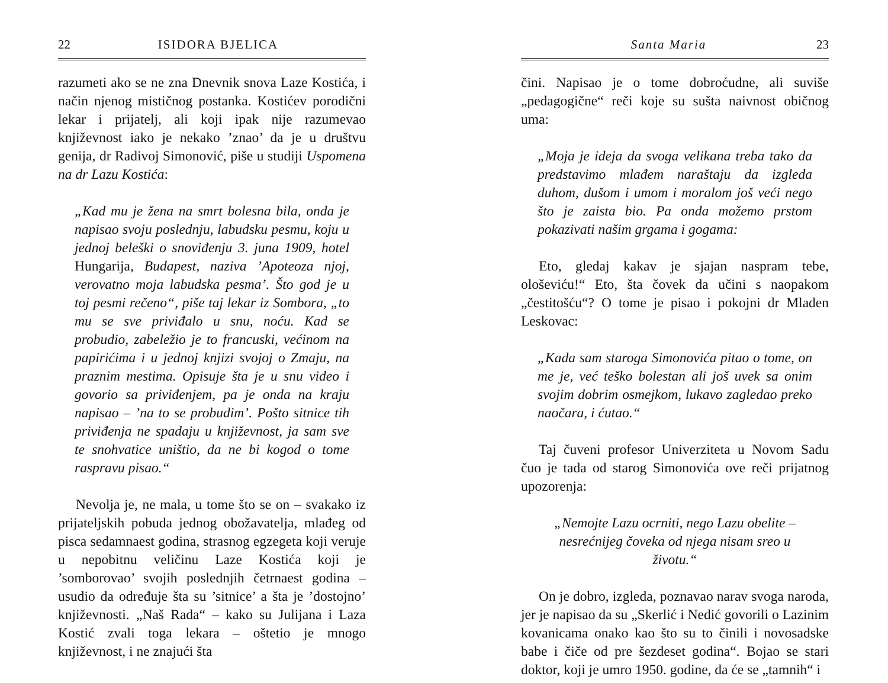22 ISIDORA BJELICA
razumeti ako se ne zna Dnevnik snova Laze Kostića, i način njenog mističnog postanka. Kostićev porodični lekar i prijatelj, ali koji ipak nije razumevao književnost iako je nekako ’znao’ da je u društvu genija, dr Radivoj Simonović, piše u studiji Uspomena na dr Lazu Kostića:
„Kad mu je žena na smrt bolesna bila, onda je napisao svoju poslednju, labudsku pesmu, koju u jednoj beleški o snoviđenju 3. juna 1909, hotel Hungarija, Budapest, naziva ’Apoteoza njoj, verovatno moja labudska pesma’. Što god je u toj pesmi rečeno“, piše taj lekar iz Sombora, „to mu se sve priviđalo u snu, noću. Kad se probudio, zabeležio je to francuski, većinom na papirićima i u jednoj knjizi svojoj o Zmaju, na praznim mestima. Opisuje šta je u snu video i govorio sa priviđenjem, pa je onda na kraju napisao – ’na to se probudim’. Pošto sitnice tih priviđenja ne spadaju u književnost, ja sam sve te snohvatice uništio, da ne bi kogod o tome raspravu pisao.“
Nevolja je, ne mala, u tome što se on – svakako iz prijateljskih pobuda jednog obožavatelja, mlađeg od pisca sedamnaest godina, strasnog egzegeta koji veruje u nepobitnu veličinu Laze Kostića koji je ’somborovao’ svojih poslednjih četrnaest godina – usudio da određuje šta su ’sitnice’ a šta je ’dostojno’ književnosti. „Naš Rada“ – kako su Julijana i Laza Kostić zvali toga lekara – oštetio je mnogo književnost, i ne znajući šta
Santa Maria 23
čini. Napisao je o tome dobroćudne, ali suviše „pedagogične“ reči koje su sušta naivnost običnog uma:
„Moja je ideja da svoga velikana treba tako da predstavimo mlađem naraštaju da izgleda duhom, dušom i umom i moralom još veći nego što je zaista bio. Pa onda možemo prstom pokazivati našim grgama i gogama:
Eto, gledaj kakav je sjajan naspram tebe, ološeviću!“ Eto, šta čovek da učini s naopakom „čestitošću“? O tome je pisao i pokojni dr Mladen Leskovac:
„Kada sam staroga Simonovića pitao o tome, on me je, već teško bolestan ali još uvek sa onim svojim dobrim osmejkom, lukavo zagledao preko naočara, i ćutao.“
Taj čuveni profesor Univerziteta u Novom Sadu čuo je tada od starog Simonovića ove reči prijatnog upozorenja:
„Nemojte Lazu ocrniti, nego Lazu obelite – nesrećnijeg čoveka od njega nisam sreo u životu.“
On je dobro, izgleda, poznavao narav svoga naroda, jer je napisao da su „Skerlić i Nedić govorili o Lazinim kovanicama onako kao što su to činili i novosadske babe i čiče od pre šezdeset godina“. Bojao se stari doktor, koji je umro 1950. godine, da će se „tamnih“ i